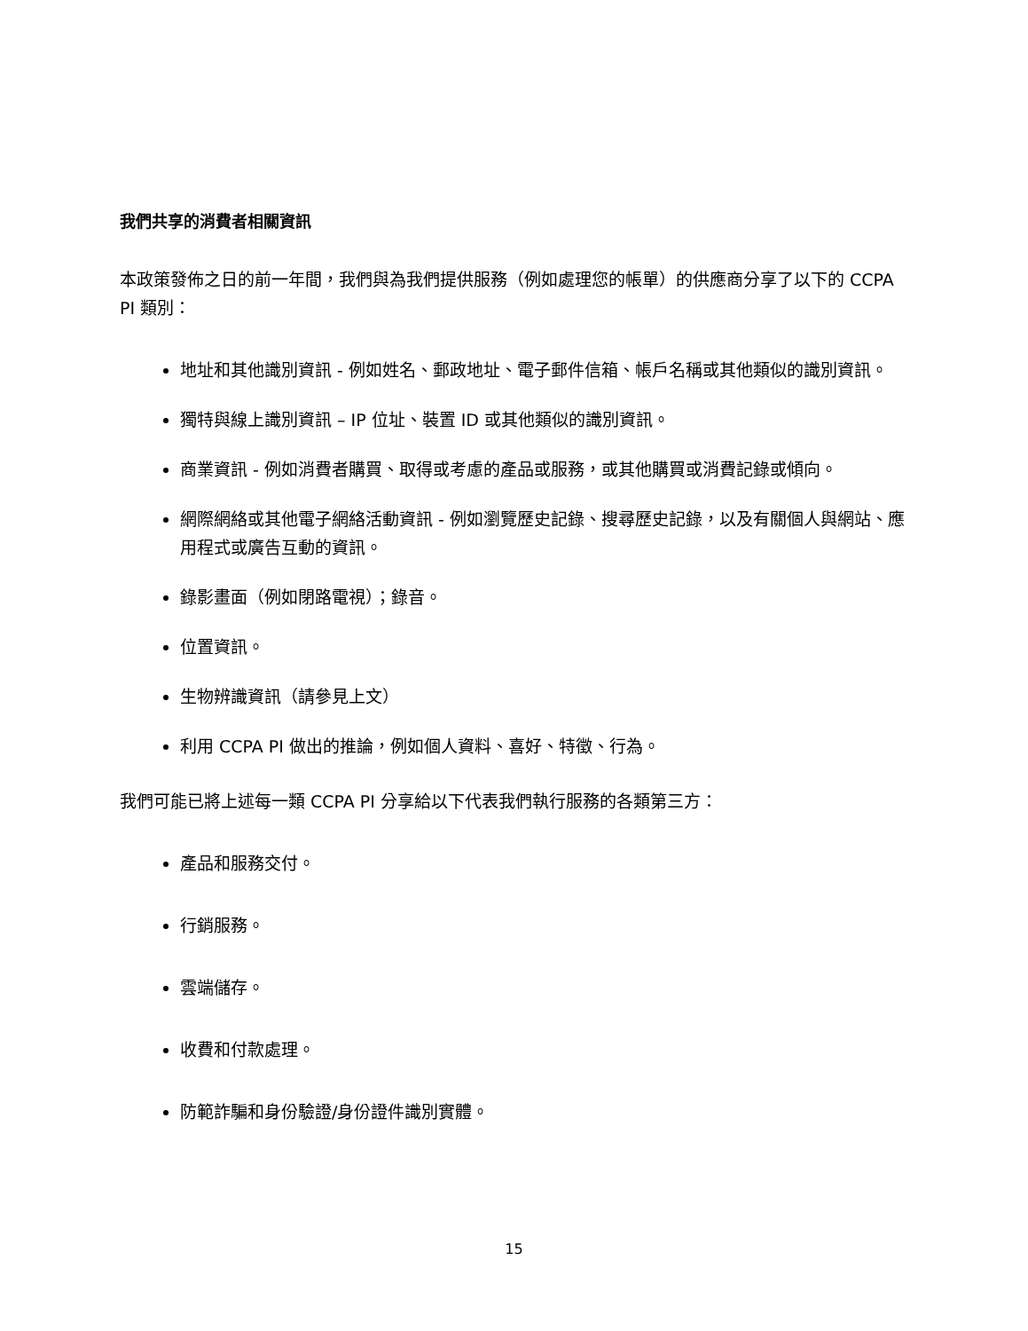我們共享的消費者相關資訊
本政策發佈之日的前一年間，我們與為我們提供服務（例如處理您的帳單）的供應商分享了以下的 CCPA PI 類別：
地址和其他識別資訊 - 例如姓名、郵政地址、電子郵件信箱、帳戶名稱或其他類似的識別資訊。
獨特與線上識別資訊 – IP 位址、裝置 ID 或其他類似的識別資訊。
商業資訊 - 例如消費者購買、取得或考慮的產品或服務，或其他購買或消費記錄或傾向。
網際網絡或其他電子網絡活動資訊 - 例如瀏覽歷史記錄、搜尋歷史記錄，以及有關個人與網站、應用程式或廣告互動的資訊。
錄影畫面（例如閉路電視）；錄音。
位置資訊。
生物辨識資訊（請參見上文）
利用 CCPA PI 做出的推論，例如個人資料、喜好、特徵、行為。
我們可能已將上述每一類 CCPA PI 分享給以下代表我們執行服務的各類第三方：
產品和服務交付。
行銷服務。
雲端儲存。
收費和付款處理。
防範詐騙和身份驗證/身份證件識別實體。
15